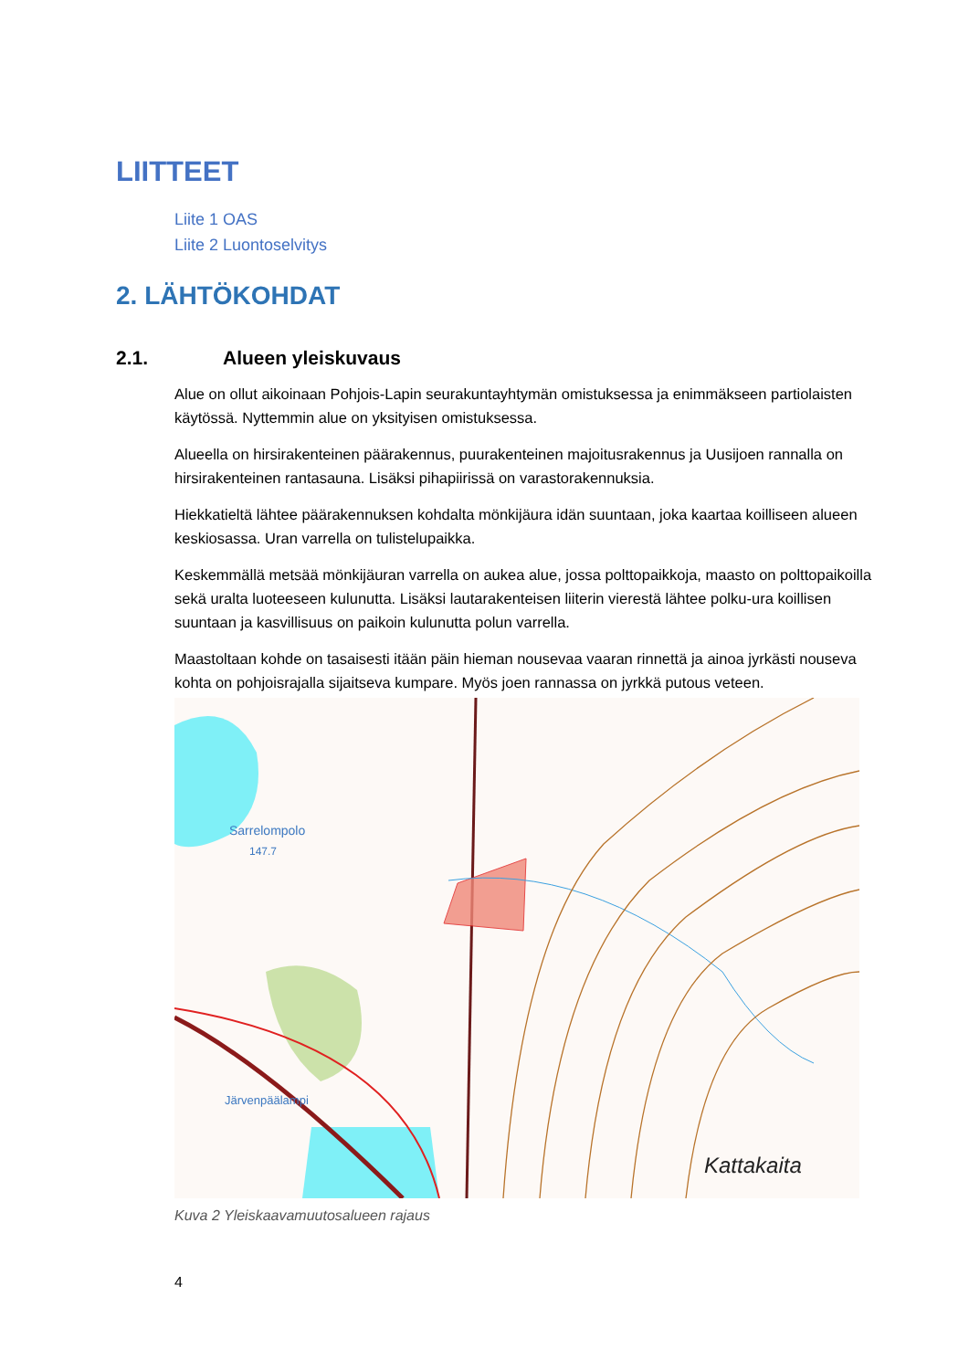LIITTEET
Liite 1 OAS
Liite 2 Luontoselvitys
2. LÄHTÖKOHDAT
2.1. Alueen yleiskuvaus
Alue on ollut aikoinaan Pohjois-Lapin seurakuntayhtymän omistuksessa ja enimmäkseen partiolaisten käytössä. Nyttemmin alue on yksityisen omistuksessa.
Alueella on hirsirakenteinen päärakennus, puurakenteinen majoitusrakennus ja Uusijoen rannalla on hirsirakenteinen rantasauna. Lisäksi pihapiirissä on varastorakennuksia.
Hiekkatieltä lähtee päärakennuksen kohdalta mönkijäura idän suuntaan, joka kaartaa koilliseen alueen keskiosassa. Uran varrella on tulistelupaikka.
Keskemmällä metsää mönkijäuran varrella on aukea alue, jossa polttopaikkoja, maasto on polttopaikoilla sekä uralta luoteeseen kulunutta. Lisäksi lautarakenteisen liiterin vierestä lähtee polku-ura koillisen suuntaan ja kasvillisuus on paikoin kulunutta polun varrella.
Maastoltaan kohde on tasaisesti itään päin hieman nousevaa vaaran rinnettä ja ainoa jyrkästi nouseva kohta on pohjoisrajalla sijaitseva kumpare. Myös joen rannassa on jyrkkä putous veteen.
Sarrelompolo
147.7
Järvenpäälampi
Kattakaita
Kuva 2 Yleiskaavamuutosalueen rajaus
4